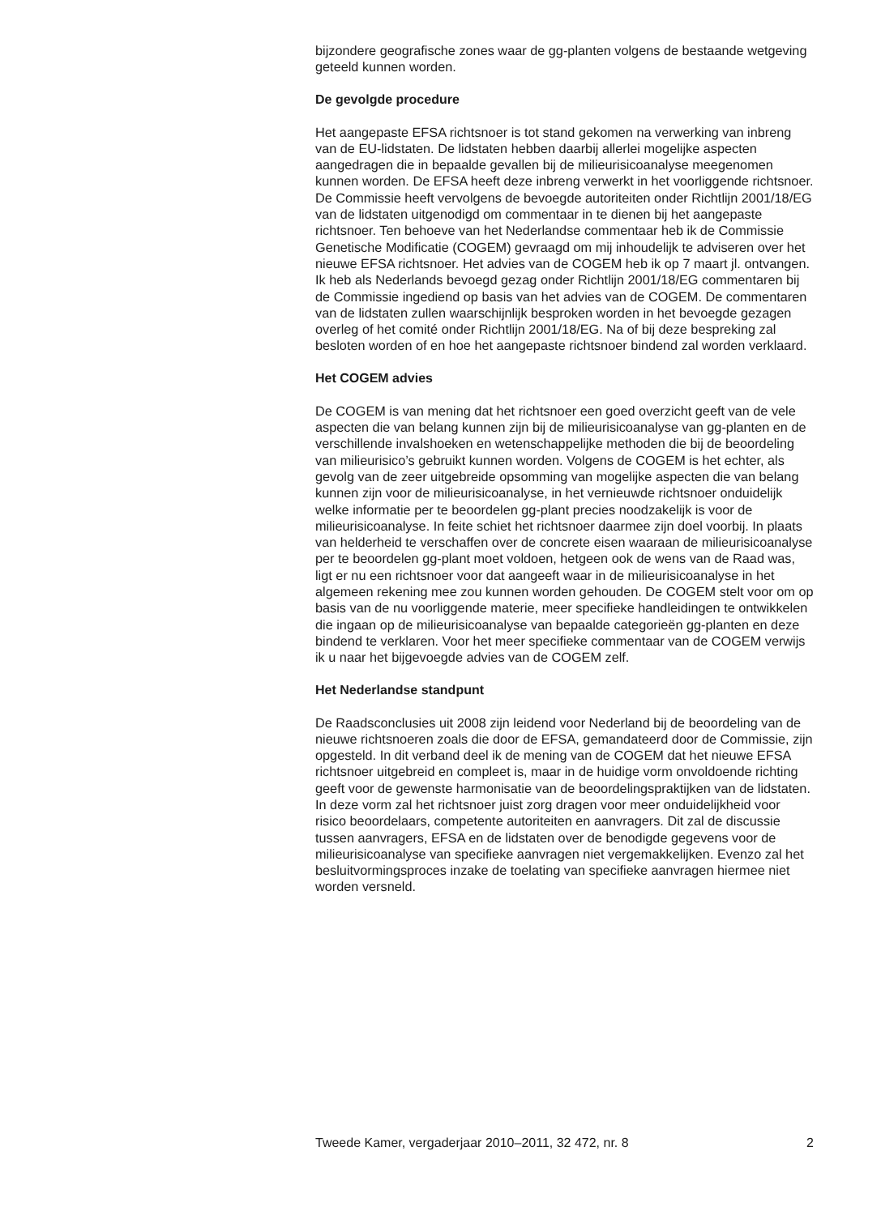bijzondere geografische zones waar de gg-planten volgens de bestaande wetgeving geteeld kunnen worden.
De gevolgde procedure
Het aangepaste EFSA richtsnoer is tot stand gekomen na verwerking van inbreng van de EU-lidstaten. De lidstaten hebben daarbij allerlei mogelijke aspecten aangedragen die in bepaalde gevallen bij de milieurisicoanalyse meegenomen kunnen worden. De EFSA heeft deze inbreng verwerkt in het voorliggende richtsnoer. De Commissie heeft vervolgens de bevoegde autoriteiten onder Richtlijn 2001/18/EG van de lidstaten uitgenodigd om commentaar in te dienen bij het aangepaste richtsnoer. Ten behoeve van het Nederlandse commentaar heb ik de Commissie Genetische Modificatie (COGEM) gevraagd om mij inhoudelijk te adviseren over het nieuwe EFSA richtsnoer. Het advies van de COGEM heb ik op 7 maart jl. ontvangen. Ik heb als Nederlands bevoegd gezag onder Richtlijn 2001/18/EG commentaren bij de Commissie ingediend op basis van het advies van de COGEM. De commentaren van de lidstaten zullen waarschijnlijk besproken worden in het bevoegde gezagen overleg of het comité onder Richtlijn 2001/18/EG. Na of bij deze bespreking zal besloten worden of en hoe het aangepaste richtsnoer bindend zal worden verklaard.
Het COGEM advies
De COGEM is van mening dat het richtsnoer een goed overzicht geeft van de vele aspecten die van belang kunnen zijn bij de milieurisicoanalyse van gg-planten en de verschillende invalshoeken en wetenschappelijke methoden die bij de beoordeling van milieurisico’s gebruikt kunnen worden. Volgens de COGEM is het echter, als gevolg van de zeer uitgebreide opsomming van mogelijke aspecten die van belang kunnen zijn voor de milieurisicoanalyse, in het vernieuwde richtsnoer onduidelijk welke informatie per te beoordelen gg-plant precies noodzakelijk is voor de milieurisicoanalyse. In feite schiet het richtsnoer daarmee zijn doel voorbij. In plaats van helderheid te verschaffen over de concrete eisen waaraan de milieurisicoanalyse per te beoordelen gg-plant moet voldoen, hetgeen ook de wens van de Raad was, ligt er nu een richtsnoer voor dat aangeeft waar in de milieurisicoanalyse in het algemeen rekening mee zou kunnen worden gehouden. De COGEM stelt voor om op basis van de nu voorliggende materie, meer specifieke handleidingen te ontwikkelen die ingaan op de milieurisicoanalyse van bepaalde categorieën gg-planten en deze bindend te verklaren. Voor het meer specifieke commentaar van de COGEM verwijs ik u naar het bijgevoegde advies van de COGEM zelf.
Het Nederlandse standpunt
De Raadsconclusies uit 2008 zijn leidend voor Nederland bij de beoordeling van de nieuwe richtsnoeren zoals die door de EFSA, gemandateerd door de Commissie, zijn opgesteld. In dit verband deel ik de mening van de COGEM dat het nieuwe EFSA richtsnoer uitgebreid en compleet is, maar in de huidige vorm onvoldoende richting geeft voor de gewenste harmonisatie van de beoordelingspraktijken van de lidstaten. In deze vorm zal het richtsnoer juist zorg dragen voor meer onduidelijkheid voor risico beoordelaars, competente autoriteiten en aanvragers. Dit zal de discussie tussen aanvragers, EFSA en de lidstaten over de benodigde gegevens voor de milieurisicoanalyse van specifieke aanvragen niet vergemakkelijken. Evenzo zal het besluitvormingsproces inzake de toelating van specifieke aanvragen hiermee niet worden versneld.
Tweede Kamer, vergaderjaar 2010–2011, 32 472, nr. 8 2